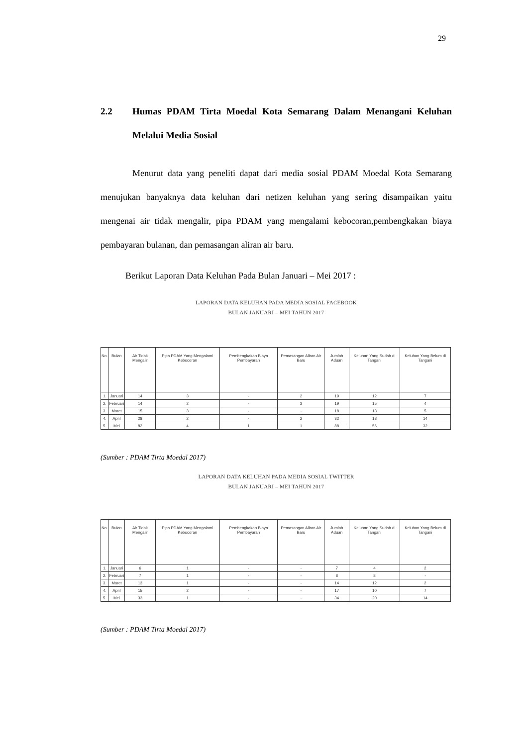29
2.2 Humas PDAM Tirta Moedal Kota Semarang Dalam Menangani Keluhan Melalui Media Sosial
Menurut data yang peneliti dapat dari media sosial PDAM Moedal Kota Semarang menujukan banyaknya data keluhan dari netizen keluhan yang sering disampaikan yaitu mengenai air tidak mengalir, pipa PDAM yang mengalami kebocoran,pembengkakan biaya pembayaran bulanan, dan pemasangan aliran air baru.
Berikut Laporan Data Keluhan Pada Bulan Januari – Mei 2017 :
LAPORAN DATA KELUHAN PADA MEDIA SOSIAL FACEBOOK
BULAN JANUARI – MEI TAHUN 2017
| No. | Bulan | Air Tidak Mengalir | Pipa PDAM Yang Mengalami Kebocoran | Pembengkakan Biaya Pembayaran | Pemasangan Aliran Air Baru | Jumlah Aduan | Keluhan Yang Sudah di Tangani | Keluhan Yang Belum di Tangani |
| --- | --- | --- | --- | --- | --- | --- | --- | --- |
| 1. | Januari | 14 | 3 | - | 2 | 19 | 12 | 7 |
| 2. | Februari | 14 | 2 | - | 3 | 19 | 15 | 4 |
| 3. | Maret | 15 | 3 | - | - | 18 | 13 | 5 |
| 4. | April | 28 | 2 | - | 2 | 32 | 18 | 14 |
| 5. | Mei | 82 | 4 | 1 | 1 | 88 | 56 | 32 |
(Sumber : PDAM Tirta Moedal 2017)
LAPORAN DATA KELUHAN PADA MEDIA SOSIAL TWITTER
BULAN JANUARI – MEI TAHUN 2017
| No. | Bulan | Air Tidak Mengalir | Pipa PDAM Yang Mengalami Kebocoran | Pembengkakan Biaya Pembayaran | Pemasangan Aliran Air Baru | Jumlah Aduan | Keluhan Yang Sudah di Tangani | Keluhan Yang Belum di Tangani |
| --- | --- | --- | --- | --- | --- | --- | --- | --- |
| 1. | Januari | 6 | 1 | - | - | 7 | 4 | 2 |
| 2. | Februari | 7 | 1 | - | - | 8 | 8 | - |
| 3. | Maret | 13 | 1 | - | - | 14 | 12 | 2 |
| 4. | April | 15 | 2 | - | - | 17 | 10 | 7 |
| 5. | Mei | 33 | 1 | - | - | 34 | 20 | 14 |
(Sumber : PDAM Tirta Moedal 2017)